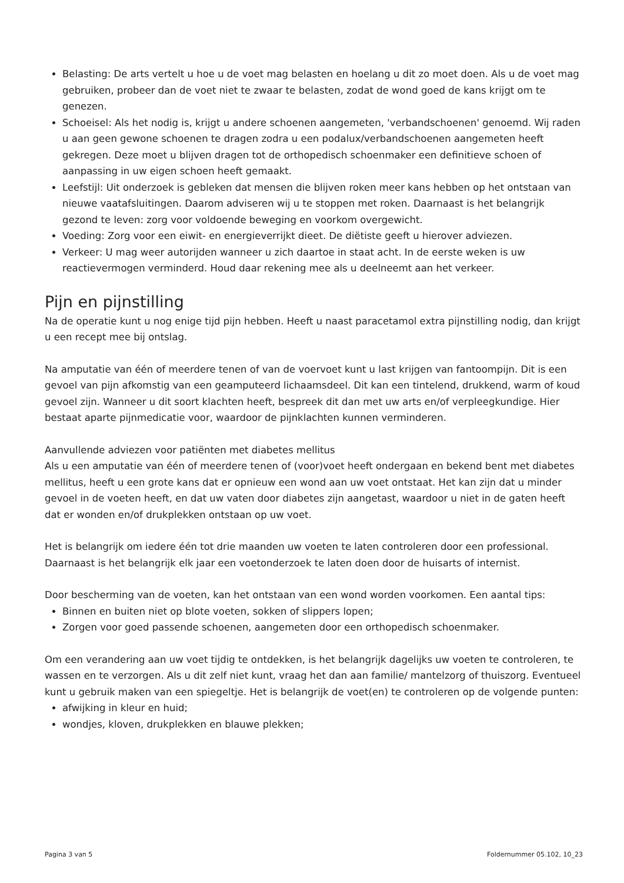Belasting: De arts vertelt u hoe u de voet mag belasten en hoelang u dit zo moet doen. Als u de voet mag gebruiken, probeer dan de voet niet te zwaar te belasten, zodat de wond goed de kans krijgt om te genezen.
Schoeisel: Als het nodig is, krijgt u andere schoenen aangemeten, 'verbandschoenen' genoemd. Wij raden u aan geen gewone schoenen te dragen zodra u een podalux/verbandschoenen aangemeten heeft gekregen. Deze moet u blijven dragen tot de orthopedisch schoenmaker een definitieve schoen of aanpassing in uw eigen schoen heeft gemaakt.
Leefstijl: Uit onderzoek is gebleken dat mensen die blijven roken meer kans hebben op het ontstaan van nieuwe vaatafsluitingen. Daarom adviseren wij u te stoppen met roken. Daarnaast is het belangrijk gezond te leven: zorg voor voldoende beweging en voorkom overgewicht.
Voeding: Zorg voor een eiwit- en energieverrijkt dieet. De diëtiste geeft u hierover adviezen.
Verkeer: U mag weer autorijden wanneer u zich daartoe in staat acht. In de eerste weken is uw reactievermogen verminderd. Houd daar rekening mee als u deelneemt aan het verkeer.
Pijn en pijnstilling
Na de operatie kunt u nog enige tijd pijn hebben. Heeft u naast paracetamol extra pijnstilling nodig, dan krijgt u een recept mee bij ontslag.
Na amputatie van één of meerdere tenen of van de voervoet kunt u last krijgen van fantoompijn. Dit is een gevoel van pijn afkomstig van een geamputeerd lichaamsdeel. Dit kan een tintelend, drukkend, warm of koud gevoel zijn. Wanneer u dit soort klachten heeft, bespreek dit dan met uw arts en/of verpleegkundige. Hier bestaat aparte pijnmedicatie voor, waardoor de pijnklachten kunnen verminderen.
Aanvullende adviezen voor patiënten met diabetes mellitus
Als u een amputatie van één of meerdere tenen of (voor)voet heeft ondergaan en bekend bent met diabetes mellitus, heeft u een grote kans dat er opnieuw een wond aan uw voet ontstaat. Het kan zijn dat u minder gevoel in de voeten heeft, en dat uw vaten door diabetes zijn aangetast, waardoor u niet in de gaten heeft dat er wonden en/of drukplekken ontstaan op uw voet.
Het is belangrijk om iedere één tot drie maanden uw voeten te laten controleren door een professional. Daarnaast is het belangrijk elk jaar een voetonderzoek te laten doen door de huisarts of internist.
Door bescherming van de voeten, kan het ontstaan van een wond worden voorkomen. Een aantal tips:
Binnen en buiten niet op blote voeten, sokken of slippers lopen;
Zorgen voor goed passende schoenen, aangemeten door een orthopedisch schoenmaker.
Om een verandering aan uw voet tijdig te ontdekken, is het belangrijk dagelijks uw voeten te controleren, te wassen en te verzorgen. Als u dit zelf niet kunt, vraag het dan aan familie/ mantelzorg of thuiszorg. Eventueel kunt u gebruik maken van een spiegeltje. Het is belangrijk de voet(en) te controleren op de volgende punten:
afwijking in kleur en huid;
wondjes, kloven, drukplekken en blauwe plekken;
Pagina 3 van 5 Foldernummer 05.102, 10_23